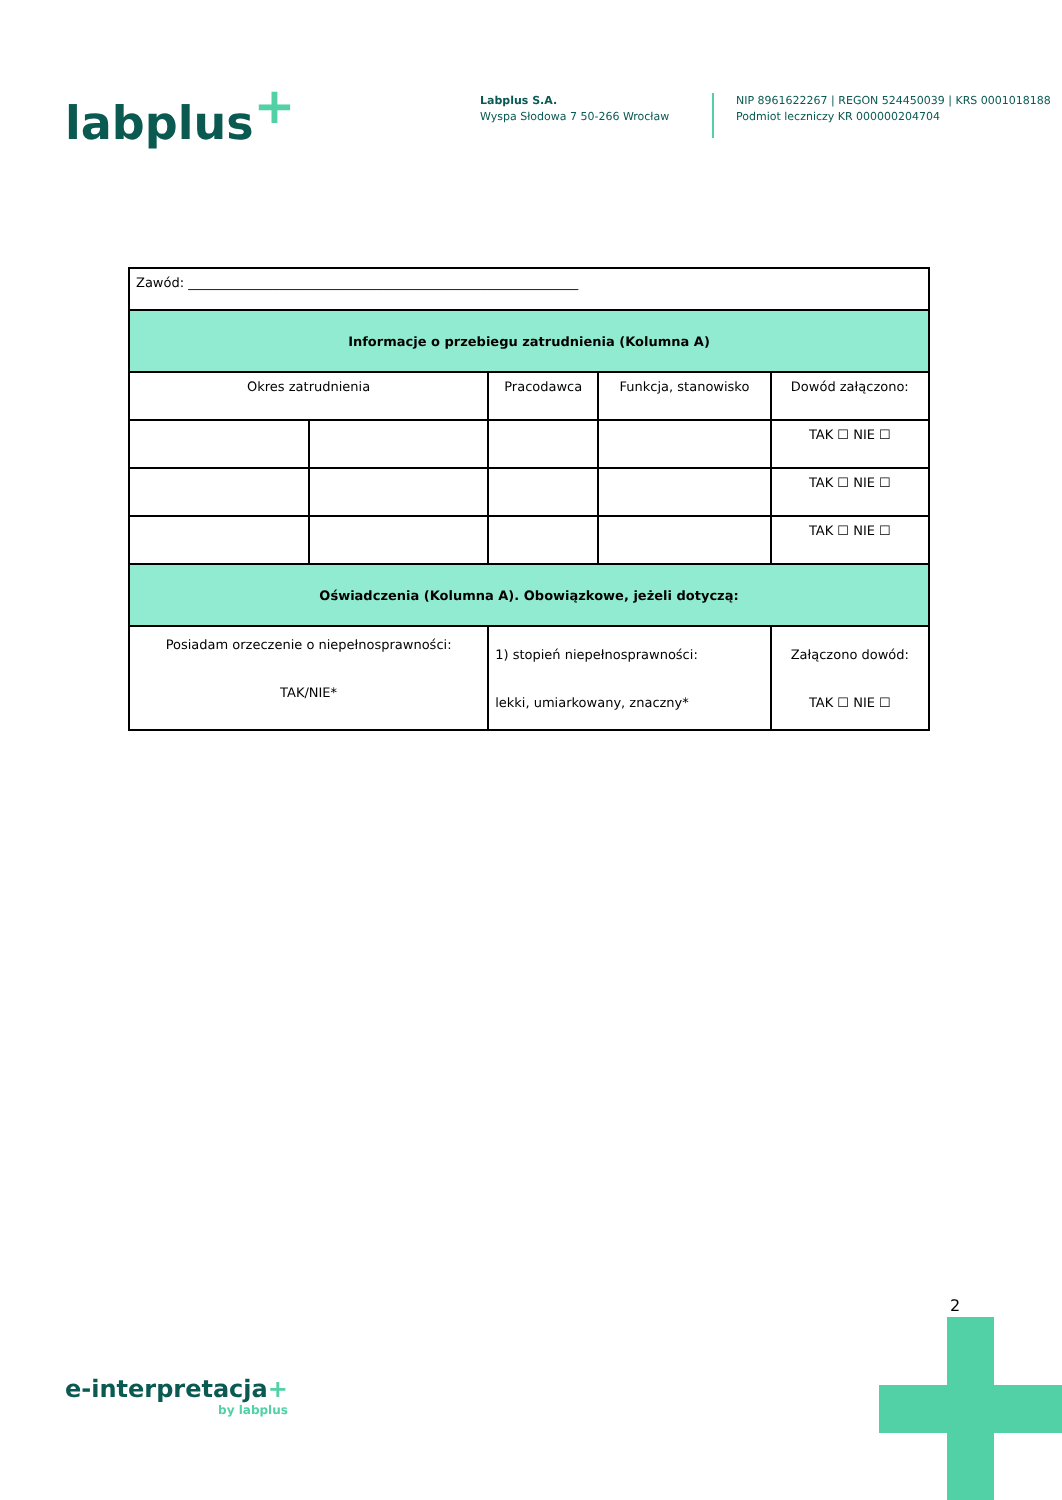labplus<sup>+</sup>
Labplus S.A.
Wyspa Słodowa 7 50-266 Wrocław
NIP 8961622267 | REGON 524450039 | KRS 0001018188
Podmiot leczniczy KR 000000204704
| Zawód: ____________________________________________________________ | | | | |
| Informacje o przebiegu zatrudnienia (Kolumna A) | | | | |
| Okres zatrudnienia | | Pracodawca | Funkcja, stanowisko | Dowód załączono: |
| | | | | TAK ☐ NIE ☐ |
| | | | | TAK ☐ NIE ☐ |
| | | | | TAK ☐ NIE ☐ |
| Oświadczenia (Kolumna A). Obowiązkowe, jeżeli dotyczą: | | | | |
| Posiadam orzeczenie o niepełnosprawności: TAK/NIE* | | 1) stopień niepełnosprawności: lekki, umiarkowany, znaczny* | | Załączono dowód: TAK ☐ NIE ☐ |
2
e-interpretacja+
by labplus